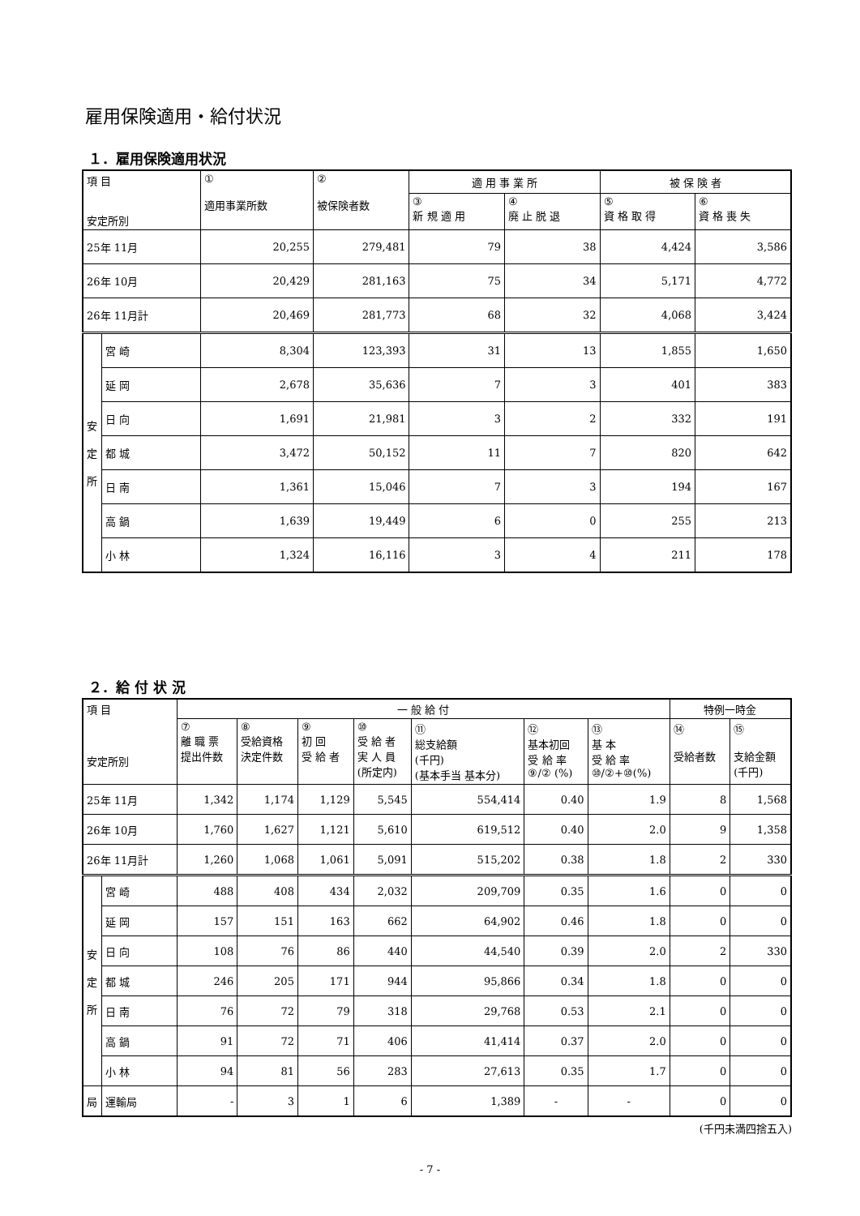雇用保険適用・給付状況
１．雇用保険適用状況
| 項 目 安定所別 | | ① 適用事業所数 | ② 被保険者数 | 適 用 事 業 所 | | 被 保 険 者 | |
| --- | --- | --- | --- | --- | --- | --- | --- |
| | | | | ③ 新 規 適 用 | ④ 廃 止 脱 退 | ⑤ 資 格 取 得 | ⑥ 資 格 喪 失 |
| 25年 11月 | | 20,255 | 279,481 | 79 | 38 | 4,424 | 3,586 |
| 26年 10月 | | 20,429 | 281,163 | 75 | 34 | 5,171 | 4,772 |
| 26年 11月計 | | 20,469 | 281,773 | 68 | 32 | 4,068 | 3,424 |
| 安 定 所 | 宮 崎 | 8,304 | 123,393 | 31 | 13 | 1,855 | 1,650 |
| | 延 岡 | 2,678 | 35,636 | 7 | 3 | 401 | 383 |
| | 日 向 | 1,691 | 21,981 | 3 | 2 | 332 | 191 |
| | 都 城 | 3,472 | 50,152 | 11 | 7 | 820 | 642 |
| | 日 南 | 1,361 | 15,046 | 7 | 3 | 194 | 167 |
| | 高 鍋 | 1,639 | 19,449 | 6 | 0 | 255 | 213 |
| | 小 林 | 1,324 | 16,116 | 3 | 4 | 211 | 178 |
２．給 付 状 況
| 項 目 安定所別 | | 一 般 給 付 | | | | | | | 特例一時金 | |
| --- | --- | --- | --- | --- | --- | --- | --- | --- | --- | --- |
| | | ⑦ 離 職 票 提出件数 | ⑧ 受給資格 決定件数 | ⑨ 初 回 受 給 者 | ⑩ 受 給 者 実 人 員 (所定内) | ⑪ 総支給額 (千円) (基本手当 基本分) | ⑫ 基本初回 受 給 率 ⑨/② (%) | ⑬ 基 本 受 給 率 ⑩/②+⑩(%) | ⑭ 受給者数 | ⑮ 支給金額 (千円) |
| 25年 11月 | | 1,342 | 1,174 | 1,129 | 5,545 | 554,414 | 0.40 | 1.9 | 8 | 1,568 |
| 26年 10月 | | 1,760 | 1,627 | 1,121 | 5,610 | 619,512 | 0.40 | 2.0 | 9 | 1,358 |
| 26年 11月計 | | 1,260 | 1,068 | 1,061 | 5,091 | 515,202 | 0.38 | 1.8 | 2 | 330 |
| 安 定 所 | 宮 崎 | 488 | 408 | 434 | 2,032 | 209,709 | 0.35 | 1.6 | 0 | 0 |
| | 延 岡 | 157 | 151 | 163 | 662 | 64,902 | 0.46 | 1.8 | 0 | 0 |
| | 日 向 | 108 | 76 | 86 | 440 | 44,540 | 0.39 | 2.0 | 2 | 330 |
| | 都 城 | 246 | 205 | 171 | 944 | 95,866 | 0.34 | 1.8 | 0 | 0 |
| | 日 南 | 76 | 72 | 79 | 318 | 29,768 | 0.53 | 2.1 | 0 | 0 |
| | 高 鍋 | 91 | 72 | 71 | 406 | 41,414 | 0.37 | 2.0 | 0 | 0 |
| | 小 林 | 94 | 81 | 56 | 283 | 27,613 | 0.35 | 1.7 | 0 | 0 |
| 局 | 運輸局 | - | 3 | 1 | 6 | 1,389 | - | - | 0 | 0 |
(千円未満四捨五入)
- 7 -